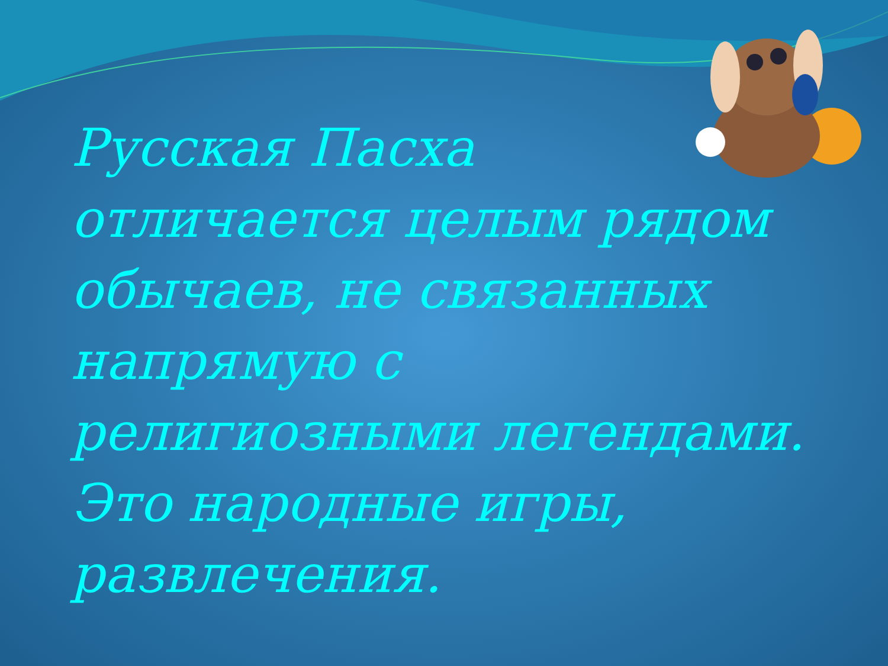Русская Пасха отличается целым рядом обычаев, не связанных напрямую с религиозными легендами. Это народные игры, развлечения.